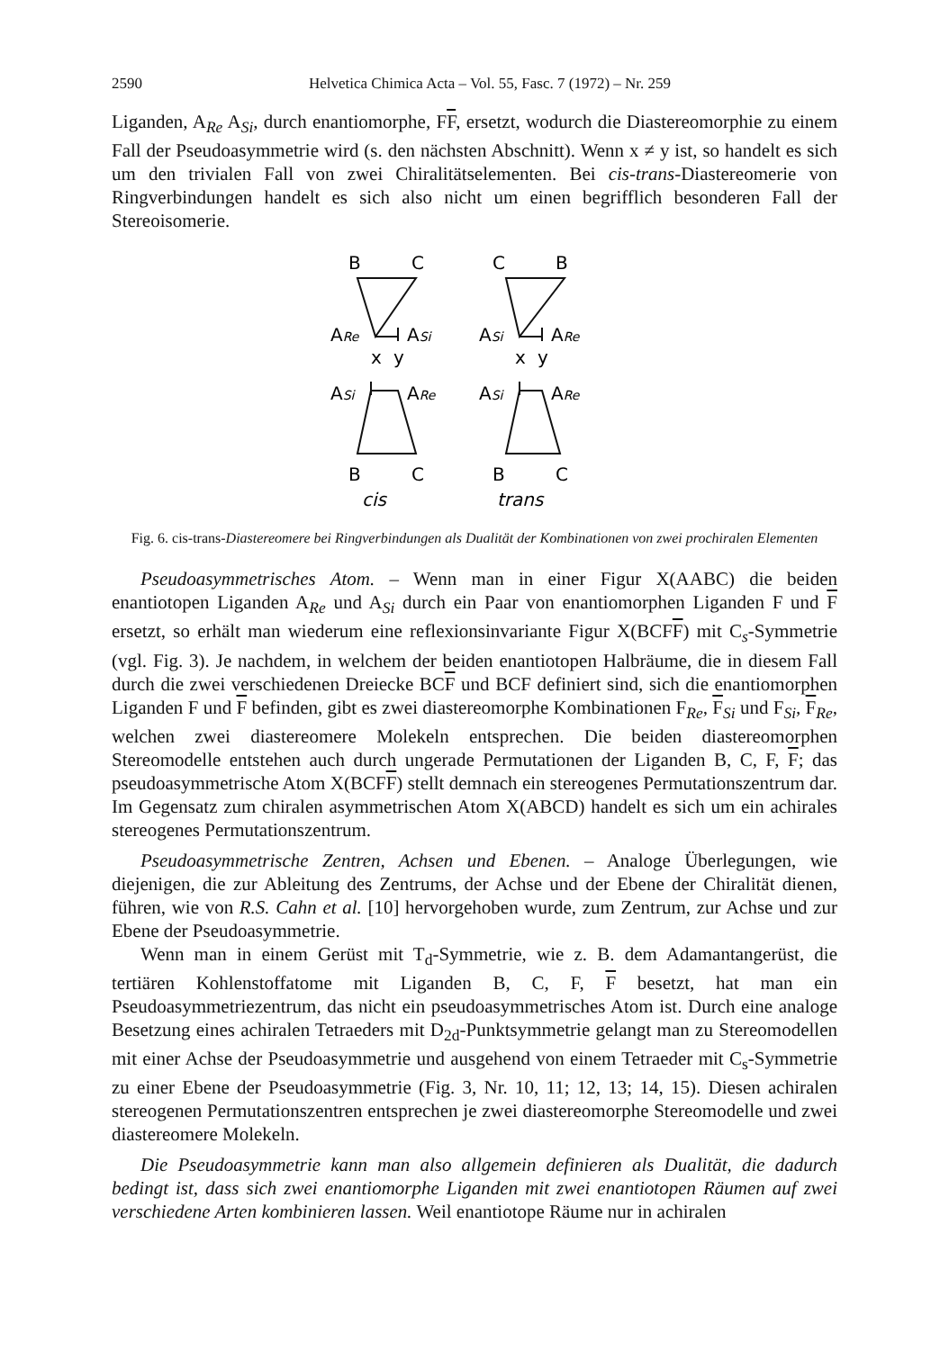2590 Helvetica Chimica Acta – Vol. 55, Fasc. 7 (1972) – Nr. 259
Liganden, A<sub>Re</sub> A<sub>Si</sub>, durch enantiomorphe, FF, ersetzt, wodurch die Diastereomorphie zu einem Fall der Pseudoasymmetrie wird (s. den nächsten Abschnitt). Wenn x ≠ y ist, so handelt es sich um den trivialen Fall von zwei Chiralitätselementen. Bei cis-trans-Diastereomerie von Ringverbindungen handelt es sich also nicht um einen begrifflich besonderen Fall der Stereoisomerie.
B
C
C
B
ARe
ASi
ASi
ARe
x
y
x
y
ASi
ARe
ASi
ARe
B
C
B
C
cis
trans
Fig. 6. cis-trans-Diastereomere bei Ringverbindungen als Dualität der Kombinationen von zwei prochiralen Elementen
Pseudoasymmetrisches Atom. – Wenn man in einer Figur X(AABC) die beiden enantiotopen Liganden A<sub>Re</sub> und A<sub>Si</sub> durch ein Paar von enantiomorphen Liganden F und F ersetzt, so erhält man wiederum eine reflexionsinvariante Figur X(BCFF) mit C<sub>s</sub>-Symmetrie (vgl. Fig. 3). Je nachdem, in welchem der beiden enantiotopen Halbräume, die in diesem Fall durch die zwei verschiedenen Dreiecke BCF und BCF definiert sind, sich die enantiomorphen Liganden F und F befinden, gibt es zwei diastereomorphe Kombinationen F<sub>Re</sub>, F<sub>Si</sub> und F<sub>Si</sub>, F<sub>Re</sub>, welchen zwei diastereomere Molekeln entsprechen. Die beiden diastereomorphen Stereomodelle entstehen auch durch ungerade Permutationen der Liganden B, C, F, F; das pseudoasymmetrische Atom X(BCFF) stellt demnach ein stereogenes Permutationszentrum dar. Im Gegensatz zum chiralen asymmetrischen Atom X(ABCD) handelt es sich um ein achirales stereogenes Permutationszentrum.
Pseudoasymmetrische Zentren, Achsen und Ebenen. – Analoge Überlegungen, wie diejenigen, die zur Ableitung des Zentrums, der Achse und der Ebene der Chiralität dienen, führen, wie von R.S. Cahn et al. [10] hervorgehoben wurde, zum Zentrum, zur Achse und zur Ebene der Pseudoasymmetrie.
Wenn man in einem Gerüst mit T<sub>d</sub>-Symmetrie, wie z. B. dem Adamantangerüst, die tertiären Kohlenstoffatome mit Liganden B, C, F, F besetzt, hat man ein Pseudoasymmetriezentrum, das nicht ein pseudoasymmetrisches Atom ist. Durch eine analoge Besetzung eines achiralen Tetraeders mit D<sub>2d</sub>-Punktsymmetrie gelangt man zu Stereomodellen mit einer Achse der Pseudoasymmetrie und ausgehend von einem Tetraeder mit C<sub>s</sub>-Symmetrie zu einer Ebene der Pseudoasymmetrie (Fig. 3, Nr. 10, 11; 12, 13; 14, 15). Diesen achiralen stereogenen Permutationszentren entsprechen je zwei diastereomorphe Stereomodelle und zwei diastereomere Molekeln.
Die Pseudoasymmetrie kann man also allgemein definieren als Dualität, die dadurch bedingt ist, dass sich zwei enantiomorphe Liganden mit zwei enantiotopen Räumen auf zwei verschiedene Arten kombinieren lassen. Weil enantiotope Räume nur in achiralen